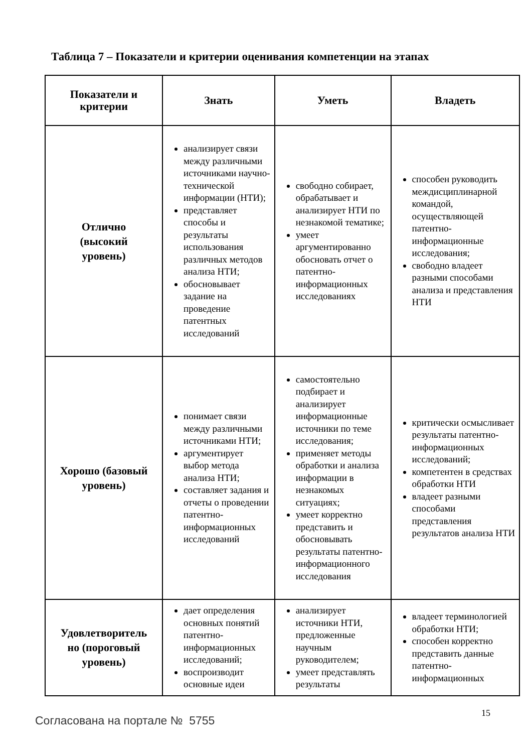Таблица 7 – Показатели и критерии оценивания компетенции на этапах
| Показатели и критерии | Знать | Уметь | Владеть |
| --- | --- | --- | --- |
| Отлично (высокий уровень) | анализирует связи между различными источниками научно-технической информации (НТИ); представляет способы и результаты использования различных методов анализа НТИ; обосновывает задание на проведение патентных исследований | свободно собирает, обрабатывает и анализирует НТИ по незнакомой тематике; умеет аргументированно обосновать отчет о патентно-информационных исследованиях | способен руководить междисциплинарной командой, осуществляющей патентно-информационные исследования; свободно владеет разными способами анализа и представления НТИ |
| Хорошо (базовый уровень) | понимает связи между различными источниками НТИ; аргументирует выбор метода анализа НТИ; составляет задания и отчеты о проведении патентно-информационных исследований | самостоятельно подбирает и анализирует информационные источники по теме исследования; применяет методы обработки и анализа информации в незнакомых ситуациях; умеет корректно представить и обосновывать результаты патентно-информационного исследования | критически осмысливает результаты патентно-информационных исследований; компетентен в средствах обработки НТИ владеет разными способами представления результатов анализа НТИ |
| Удовлетворитель но (пороговый уровень) | дает определения основных понятий патентно-информационных исследований; воспроизводит основные идеи | анализирует источники НТИ, предложенные научным руководителем; умеет представлять результаты | владеет терминологией обработки НТИ; способен корректно представить данные патентно-информационных |
15
Согласована на портале № 5755